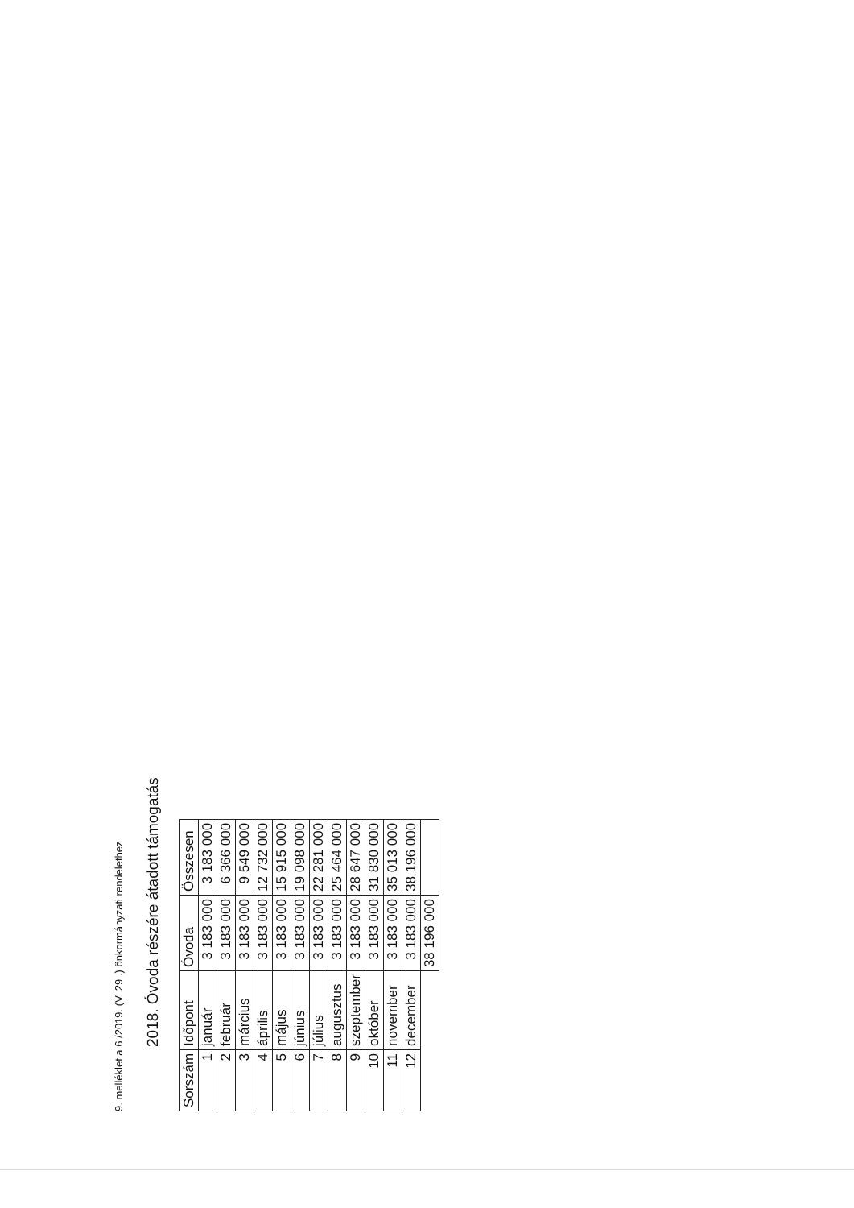9. melléklet a 6 /2019. (V. 29 .) önkormányzati rendelethez
2018. Óvoda részére átadott támogatás
| Sorszám | Időpont | Óvoda | Összesen |
| --- | --- | --- | --- |
| 1 | január | 3 183 000 | 3 183 000 |
| 2 | február | 3 183 000 | 6 366 000 |
| 3 | március | 3 183 000 | 9 549 000 |
| 4 | április | 3 183 000 | 12 732 000 |
| 5 | május | 3 183 000 | 15 915 000 |
| 6 | június | 3 183 000 | 19 098 000 |
| 7 | július | 3 183 000 | 22 281 000 |
| 8 | augusztus | 3 183 000 | 25 464 000 |
| 9 | szeptember | 3 183 000 | 28 647 000 |
| 10 | október | 3 183 000 | 31 830 000 |
| 11 | november | 3 183 000 | 35 013 000 |
| 12 | december | 3 183 000 | 38 196 000 |
| | | 38 196 000 | |